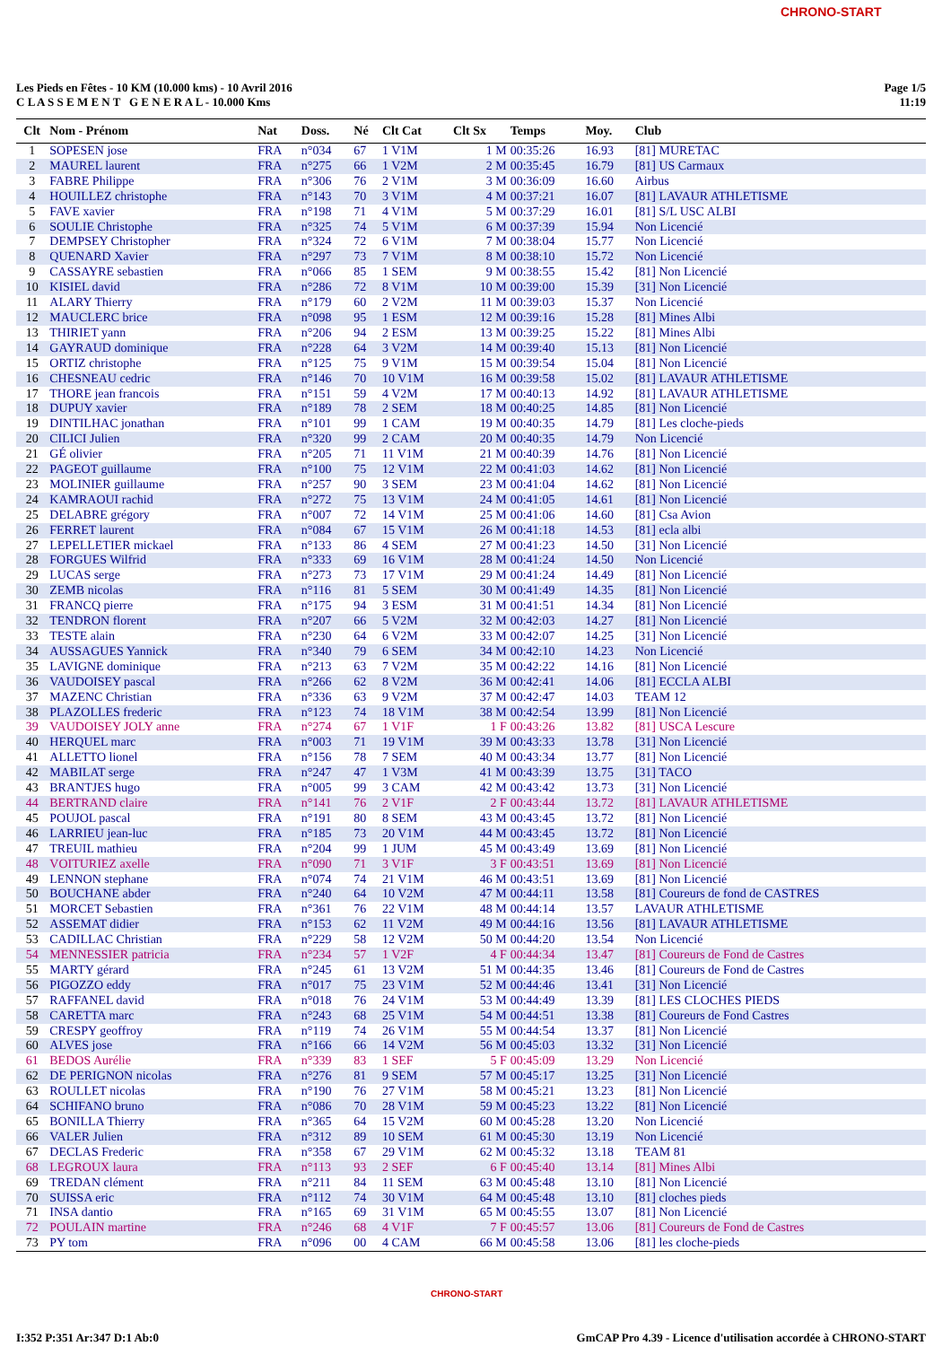CHRONO-START
Les Pieds en Fêtes - 10 KM (10.000 kms) - 10 Avril 2016
C L A S S E M E N T G E N E R A L - 10.000 Kms
Page 1/5
11:19
| Clt | Nom - Prénom | Nat | Doss. | Né | Clt Cat | Clt Sx | Temps | Moy. | Club |
| --- | --- | --- | --- | --- | --- | --- | --- | --- | --- |
| 1 | SOPESEN jose | FRA | n°034 | 67 | 1 V1M | 1 M | 00:35:26 | 16.93 | [81] MURETAC |
| 2 | MAUREL laurent | FRA | n°275 | 66 | 1 V2M | 2 M | 00:35:45 | 16.79 | [81] US Carmaux |
| 3 | FABRE Philippe | FRA | n°306 | 76 | 2 V1M | 3 M | 00:36:09 | 16.60 | Airbus |
| 4 | HOUILLEZ christophe | FRA | n°143 | 70 | 3 V1M | 4 M | 00:37:21 | 16.07 | [81] LAVAUR ATHLETISME |
| 5 | FAVE xavier | FRA | n°198 | 71 | 4 V1M | 5 M | 00:37:29 | 16.01 | [81] S/L USC ALBI |
| 6 | SOULIE Christophe | FRA | n°325 | 74 | 5 V1M | 6 M | 00:37:39 | 15.94 | Non Licencié |
| 7 | DEMPSEY Christopher | FRA | n°324 | 72 | 6 V1M | 7 M | 00:38:04 | 15.77 | Non Licencié |
| 8 | QUENARD Xavier | FRA | n°297 | 73 | 7 V1M | 8 M | 00:38:10 | 15.72 | Non Licencié |
| 9 | CASSAYRE sebastien | FRA | n°066 | 85 | 1 SEM | 9 M | 00:38:55 | 15.42 | [81] Non Licencié |
| 10 | KISIEL david | FRA | n°286 | 72 | 8 V1M | 10 M | 00:39:00 | 15.39 | [31] Non Licencié |
| 11 | ALARY Thierry | FRA | n°179 | 60 | 2 V2M | 11 M | 00:39:03 | 15.37 | Non Licencié |
| 12 | MAUCLERC brice | FRA | n°098 | 95 | 1 ESM | 12 M | 00:39:16 | 15.28 | [81] Mines Albi |
| 13 | THIRIET yann | FRA | n°206 | 94 | 2 ESM | 13 M | 00:39:25 | 15.22 | [81] Mines Albi |
| 14 | GAYRAUD dominique | FRA | n°228 | 64 | 3 V2M | 14 M | 00:39:40 | 15.13 | [81] Non Licencié |
| 15 | ORTIZ christophe | FRA | n°125 | 75 | 9 V1M | 15 M | 00:39:54 | 15.04 | [81] Non Licencié |
| 16 | CHESNEAU cedric | FRA | n°146 | 70 | 10 V1M | 16 M | 00:39:58 | 15.02 | [81] LAVAUR ATHLETISME |
| 17 | THORE jean francois | FRA | n°151 | 59 | 4 V2M | 17 M | 00:40:13 | 14.92 | [81] LAVAUR ATHLETISME |
| 18 | DUPUY xavier | FRA | n°189 | 78 | 2 SEM | 18 M | 00:40:25 | 14.85 | [81] Non Licencié |
| 19 | DINTILHAC jonathan | FRA | n°101 | 99 | 1 CAM | 19 M | 00:40:35 | 14.79 | [81] Les cloche-pieds |
| 20 | CILICI Julien | FRA | n°320 | 99 | 2 CAM | 20 M | 00:40:35 | 14.79 | Non Licencié |
| 21 | GÉ olivier | FRA | n°205 | 71 | 11 V1M | 21 M | 00:40:39 | 14.76 | [81] Non Licencié |
| 22 | PAGEOT guillaume | FRA | n°100 | 75 | 12 V1M | 22 M | 00:41:03 | 14.62 | [81] Non Licencié |
| 23 | MOLINIER guillaume | FRA | n°257 | 90 | 3 SEM | 23 M | 00:41:04 | 14.62 | [81] Non Licencié |
| 24 | KAMRAOUI rachid | FRA | n°272 | 75 | 13 V1M | 24 M | 00:41:05 | 14.61 | [81] Non Licencié |
| 25 | DELABRE grégory | FRA | n°007 | 72 | 14 V1M | 25 M | 00:41:06 | 14.60 | [81] Csa Avion |
| 26 | FERRET laurent | FRA | n°084 | 67 | 15 V1M | 26 M | 00:41:18 | 14.53 | [81] ecla albi |
| 27 | LEPELLETIER mickael | FRA | n°133 | 86 | 4 SEM | 27 M | 00:41:23 | 14.50 | [31] Non Licencié |
| 28 | FORGUES Wilfrid | FRA | n°333 | 69 | 16 V1M | 28 M | 00:41:24 | 14.50 | Non Licencié |
| 29 | LUCAS serge | FRA | n°273 | 73 | 17 V1M | 29 M | 00:41:24 | 14.49 | [81] Non Licencié |
| 30 | ZEMB nicolas | FRA | n°116 | 81 | 5 SEM | 30 M | 00:41:49 | 14.35 | [81] Non Licencié |
| 31 | FRANCQ pierre | FRA | n°175 | 94 | 3 ESM | 31 M | 00:41:51 | 14.34 | [81] Non Licencié |
| 32 | TENDRON florent | FRA | n°207 | 66 | 5 V2M | 32 M | 00:42:03 | 14.27 | [81] Non Licencié |
| 33 | TESTE alain | FRA | n°230 | 64 | 6 V2M | 33 M | 00:42:07 | 14.25 | [31] Non Licencié |
| 34 | AUSSAGUES Yannick | FRA | n°340 | 79 | 6 SEM | 34 M | 00:42:10 | 14.23 | Non Licencié |
| 35 | LAVIGNE dominique | FRA | n°213 | 63 | 7 V2M | 35 M | 00:42:22 | 14.16 | [81] Non Licencié |
| 36 | VAUDOISEY pascal | FRA | n°266 | 62 | 8 V2M | 36 M | 00:42:41 | 14.06 | [81] ECCLA ALBI |
| 37 | MAZENC Christian | FRA | n°336 | 63 | 9 V2M | 37 M | 00:42:47 | 14.03 | TEAM 12 |
| 38 | PLAZOLLES frederic | FRA | n°123 | 74 | 18 V1M | 38 M | 00:42:54 | 13.99 | [81] Non Licencié |
| 39 | VAUDOISEY JOLY anne | FRA | n°274 | 67 | 1 V1F | 1 F | 00:43:26 | 13.82 | [81] USCA Lescure |
| 40 | HERQUEL marc | FRA | n°003 | 71 | 19 V1M | 39 M | 00:43:33 | 13.78 | [31] Non Licencié |
| 41 | ALLETTO lionel | FRA | n°156 | 78 | 7 SEM | 40 M | 00:43:34 | 13.77 | [81] Non Licencié |
| 42 | MABILAT serge | FRA | n°247 | 47 | 1 V3M | 41 M | 00:43:39 | 13.75 | [31] TACO |
| 43 | BRANTJES hugo | FRA | n°005 | 99 | 3 CAM | 42 M | 00:43:42 | 13.73 | [31] Non Licencié |
| 44 | BERTRAND claire | FRA | n°141 | 76 | 2 V1F | 2 F | 00:43:44 | 13.72 | [81] LAVAUR ATHLETISME |
| 45 | POUJOL pascal | FRA | n°191 | 80 | 8 SEM | 43 M | 00:43:45 | 13.72 | [81] Non Licencié |
| 46 | LARRIEU jean-luc | FRA | n°185 | 73 | 20 V1M | 44 M | 00:43:45 | 13.72 | [81] Non Licencié |
| 47 | TREUIL mathieu | FRA | n°204 | 99 | 1 JUM | 45 M | 00:43:49 | 13.69 | [81] Non Licencié |
| 48 | VOITURIEZ axelle | FRA | n°090 | 71 | 3 V1F | 3 F | 00:43:51 | 13.69 | [81] Non Licencié |
| 49 | LENNON stephane | FRA | n°074 | 74 | 21 V1M | 46 M | 00:43:51 | 13.69 | [81] Non Licencié |
| 50 | BOUCHANE abder | FRA | n°240 | 64 | 10 V2M | 47 M | 00:44:11 | 13.58 | [81] Coureurs de fond de CASTRES |
| 51 | MORCET Sebastien | FRA | n°361 | 76 | 22 V1M | 48 M | 00:44:14 | 13.57 | LAVAUR ATHLETISME |
| 52 | ASSEMAT didier | FRA | n°153 | 62 | 11 V2M | 49 M | 00:44:16 | 13.56 | [81] LAVAUR ATHLETISME |
| 53 | CADILLAC Christian | FRA | n°229 | 58 | 12 V2M | 50 M | 00:44:20 | 13.54 | Non Licencié |
| 54 | MENNESSIER patricia | FRA | n°234 | 57 | 1 V2F | 4 F | 00:44:34 | 13.47 | [81] Coureurs de Fond de Castres |
| 55 | MARTY gérard | FRA | n°245 | 61 | 13 V2M | 51 M | 00:44:35 | 13.46 | [81] Coureurs de Fond de Castres |
| 56 | PIGOZZO eddy | FRA | n°017 | 75 | 23 V1M | 52 M | 00:44:46 | 13.41 | [31] Non Licencié |
| 57 | RAFFANEL david | FRA | n°018 | 76 | 24 V1M | 53 M | 00:44:49 | 13.39 | [81] LES CLOCHES PIEDS |
| 58 | CARETTA marc | FRA | n°243 | 68 | 25 V1M | 54 M | 00:44:51 | 13.38 | [81] Coureurs de Fond Castres |
| 59 | CRESPY geoffroy | FRA | n°119 | 74 | 26 V1M | 55 M | 00:44:54 | 13.37 | [81] Non Licencié |
| 60 | ALVES jose | FRA | n°166 | 66 | 14 V2M | 56 M | 00:45:03 | 13.32 | [31] Non Licencié |
| 61 | BEDOS Aurélie | FRA | n°339 | 83 | 1 SEF | 5 F | 00:45:09 | 13.29 | Non Licencié |
| 62 | DE PERIGNON nicolas | FRA | n°276 | 81 | 9 SEM | 57 M | 00:45:17 | 13.25 | [31] Non Licencié |
| 63 | ROULLET nicolas | FRA | n°190 | 76 | 27 V1M | 58 M | 00:45:21 | 13.23 | [81] Non Licencié |
| 64 | SCHIFANO bruno | FRA | n°086 | 70 | 28 V1M | 59 M | 00:45:23 | 13.22 | [81] Non Licencié |
| 65 | BONILLA Thierry | FRA | n°365 | 64 | 15 V2M | 60 M | 00:45:28 | 13.20 | Non Licencié |
| 66 | VALER Julien | FRA | n°312 | 89 | 10 SEM | 61 M | 00:45:30 | 13.19 | Non Licencié |
| 67 | DECLAS Frederic | FRA | n°358 | 67 | 29 V1M | 62 M | 00:45:32 | 13.18 | TEAM 81 |
| 68 | LEGROUX laura | FRA | n°113 | 93 | 2 SEF | 6 F | 00:45:40 | 13.14 | [81] Mines Albi |
| 69 | TREDAN clément | FRA | n°211 | 84 | 11 SEM | 63 M | 00:45:48 | 13.10 | [81] Non Licencié |
| 70 | SUISSA eric | FRA | n°112 | 74 | 30 V1M | 64 M | 00:45:48 | 13.10 | [81] cloches pieds |
| 71 | INSA dantio | FRA | n°165 | 69 | 31 V1M | 65 M | 00:45:55 | 13.07 | [81] Non Licencié |
| 72 | POULAIN martine | FRA | n°246 | 68 | 4 V1F | 7 F | 00:45:57 | 13.06 | [81] Coureurs de Fond de Castres |
| 73 | PY tom | FRA | n°096 | 00 | 4 CAM | 66 M | 00:45:58 | 13.06 | [81] les cloche-pieds |
CHRONO-START
I:352 P:351 Ar:347 D:1 Ab:0 GmCAP Pro 4.39 - Licence d'utilisation accordée à CHRONO-START